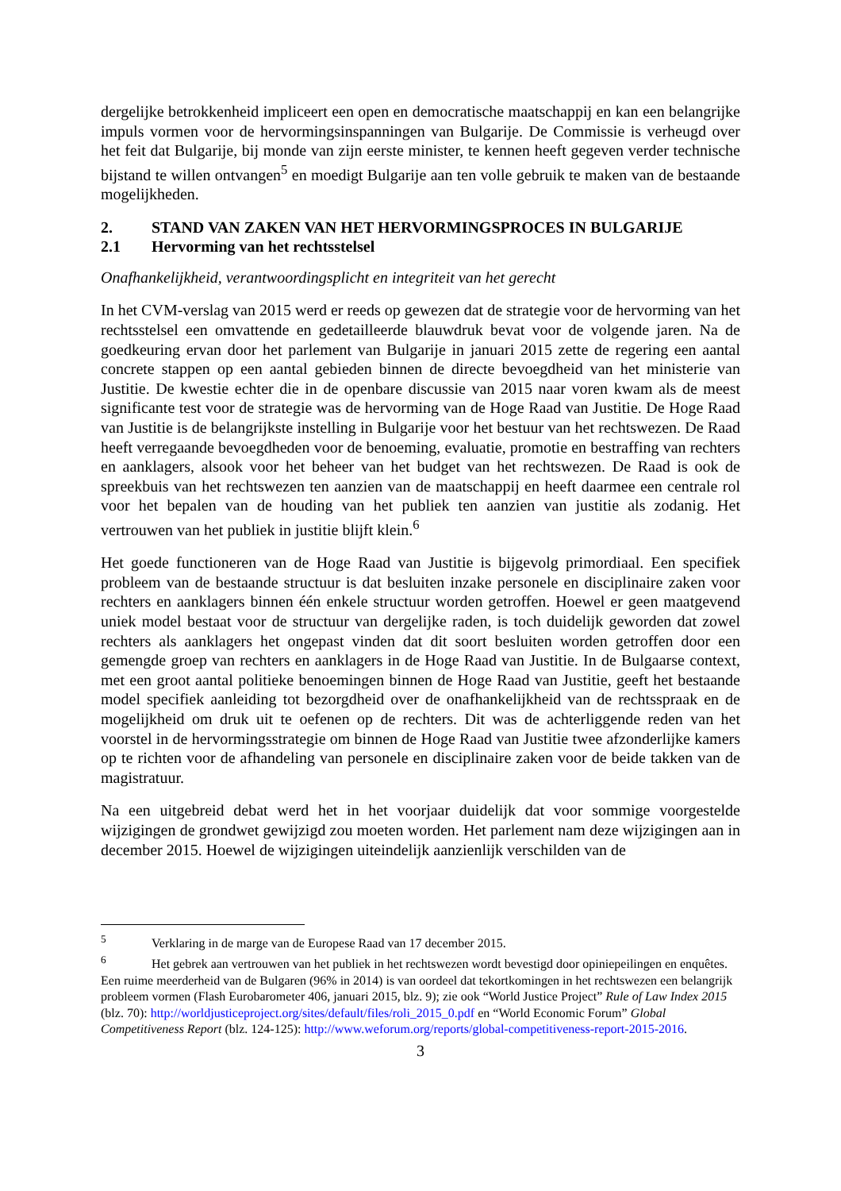dergelijke betrokkenheid impliceert een open en democratische maatschappij en kan een belangrijke impuls vormen voor de hervormingsinspanningen van Bulgarije. De Commissie is verheugd over het feit dat Bulgarije, bij monde van zijn eerste minister, te kennen heeft gegeven verder technische bijstand te willen ontvangen<sup>5</sup> en moedigt Bulgarije aan ten volle gebruik te maken van de bestaande mogelijkheden.
2. STAND VAN ZAKEN VAN HET HERVORMINGSPROCES IN BULGARIJE
2.1 Hervorming van het rechtsstelsel
Onafhankelijkheid, verantwoordingsplicht en integriteit van het gerecht
In het CVM-verslag van 2015 werd er reeds op gewezen dat de strategie voor de hervorming van het rechtsstelsel een omvattende en gedetailleerde blauwdruk bevat voor de volgende jaren. Na de goedkeuring ervan door het parlement van Bulgarije in januari 2015 zette de regering een aantal concrete stappen op een aantal gebieden binnen de directe bevoegdheid van het ministerie van Justitie. De kwestie echter die in de openbare discussie van 2015 naar voren kwam als de meest significante test voor de strategie was de hervorming van de Hoge Raad van Justitie. De Hoge Raad van Justitie is de belangrijkste instelling in Bulgarije voor het bestuur van het rechtswezen. De Raad heeft verregaande bevoegdheden voor de benoeming, evaluatie, promotie en bestraffing van rechters en aanklagers, alsook voor het beheer van het budget van het rechtswezen. De Raad is ook de spreekbuis van het rechtswezen ten aanzien van de maatschappij en heeft daarmee een centrale rol voor het bepalen van de houding van het publiek ten aanzien van justitie als zodanig. Het vertrouwen van het publiek in justitie blijft klein.<sup>6</sup>
Het goede functioneren van de Hoge Raad van Justitie is bijgevolg primordiaal. Een specifiek probleem van de bestaande structuur is dat besluiten inzake personele en disciplinaire zaken voor rechters en aanklagers binnen één enkele structuur worden getroffen. Hoewel er geen maatgevend uniek model bestaat voor de structuur van dergelijke raden, is toch duidelijk geworden dat zowel rechters als aanklagers het ongepast vinden dat dit soort besluiten worden getroffen door een gemengde groep van rechters en aanklagers in de Hoge Raad van Justitie. In de Bulgaarse context, met een groot aantal politieke benoemingen binnen de Hoge Raad van Justitie, geeft het bestaande model specifiek aanleiding tot bezorgdheid over de onafhankelijkheid van de rechtsspraak en de mogelijkheid om druk uit te oefenen op de rechters. Dit was de achterliggende reden van het voorstel in de hervormingsstrategie om binnen de Hoge Raad van Justitie twee afzonderlijke kamers op te richten voor de afhandeling van personele en disciplinaire zaken voor de beide takken van de magistratuur.
Na een uitgebreid debat werd het in het voorjaar duidelijk dat voor sommige voorgestelde wijzigingen de grondwet gewijzigd zou moeten worden. Het parlement nam deze wijzigingen aan in december 2015. Hoewel de wijzigingen uiteindelijk aanzienlijk verschilden van de
<sup>5</sup> Verklaring in de marge van de Europese Raad van 17 december 2015.
<sup>6</sup> Het gebrek aan vertrouwen van het publiek in het rechtswezen wordt bevestigd door opiniepeilingen en enquêtes. Een ruime meerderheid van de Bulgaren (96% in 2014) is van oordeel dat tekortkomingen in het rechtswezen een belangrijk probleem vormen (Flash Eurobarometer 406, januari 2015, blz. 9); zie ook “World Justice Project” Rule of Law Index 2015 (blz. 70): http://worldjusticeproject.org/sites/default/files/roli_2015_0.pdf en “World Economic Forum” Global Competitiveness Report (blz. 124-125): http://www.weforum.org/reports/global-competitiveness-report-2015-2016.
3